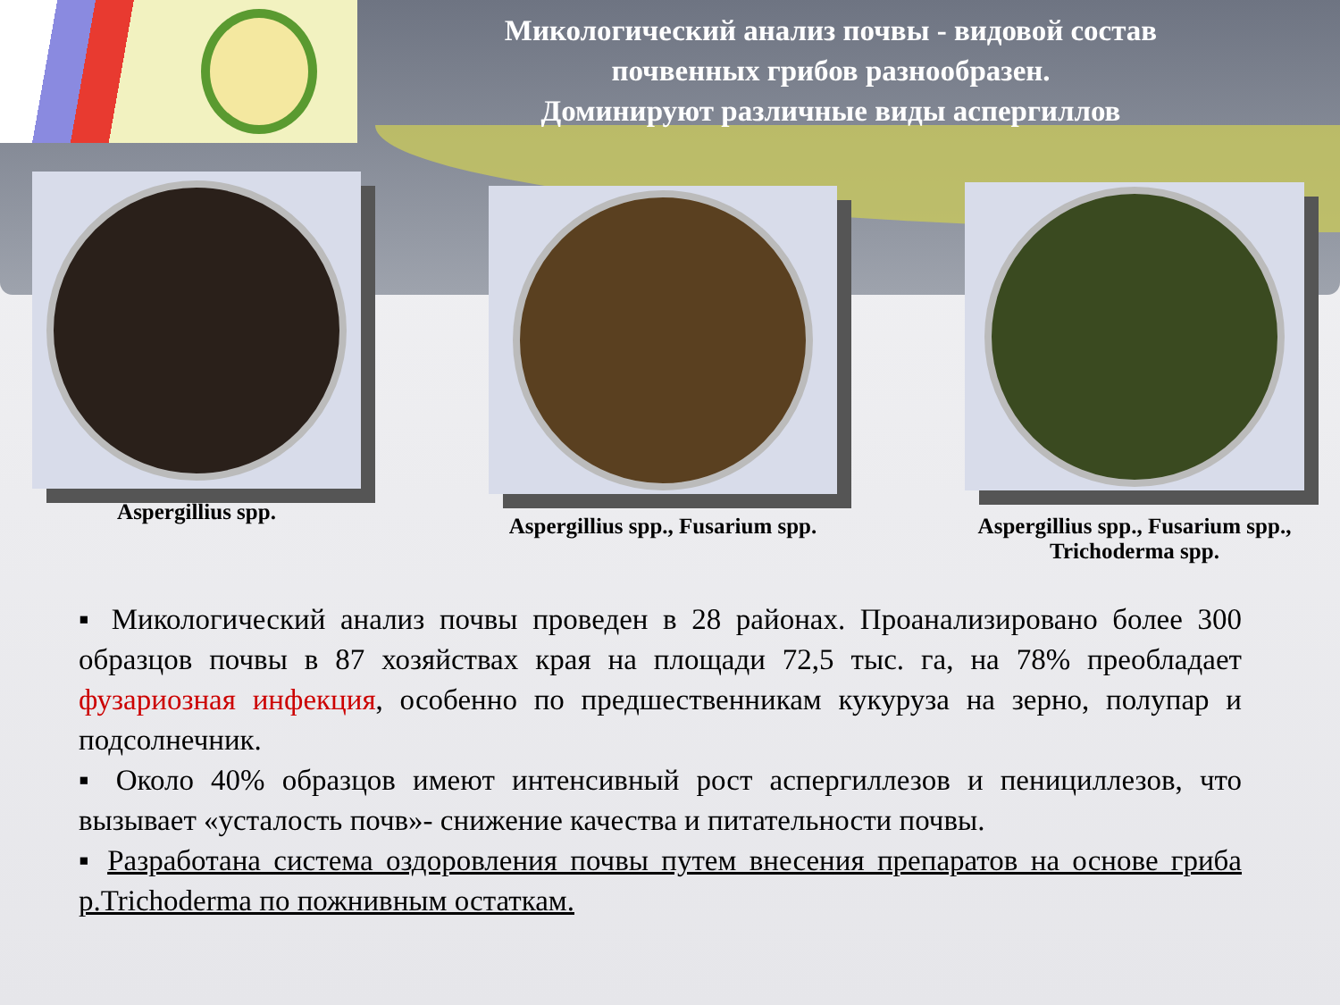Микологический анализ почвы - видовой состав почвенных грибов разнообразен.
Доминируют различные виды аспергиллов
Aspergillius spp.
Aspergillius spp., Fusarium spp.
Aspergillius spp., Fusarium spp.,
Trichoderma spp.
▪ Микологический анализ почвы проведен в 28 районах. Проанализировано более 300 образцов почвы в 87 хозяйствах края на площади 72,5 тыс. га, на 78% преобладает фузариозная инфекция, особенно по предшественникам кукуруза на зерно, полупар и подсолнечник.
▪ Около 40% образцов имеют интенсивный рост аспергиллезов и пенициллезов, что вызывает «усталость почв»- снижение качества и питательности почвы.
▪ Разработана система оздоровления почвы путем внесения препаратов на основе гриба p.Trichoderma по пожнивным остаткам.